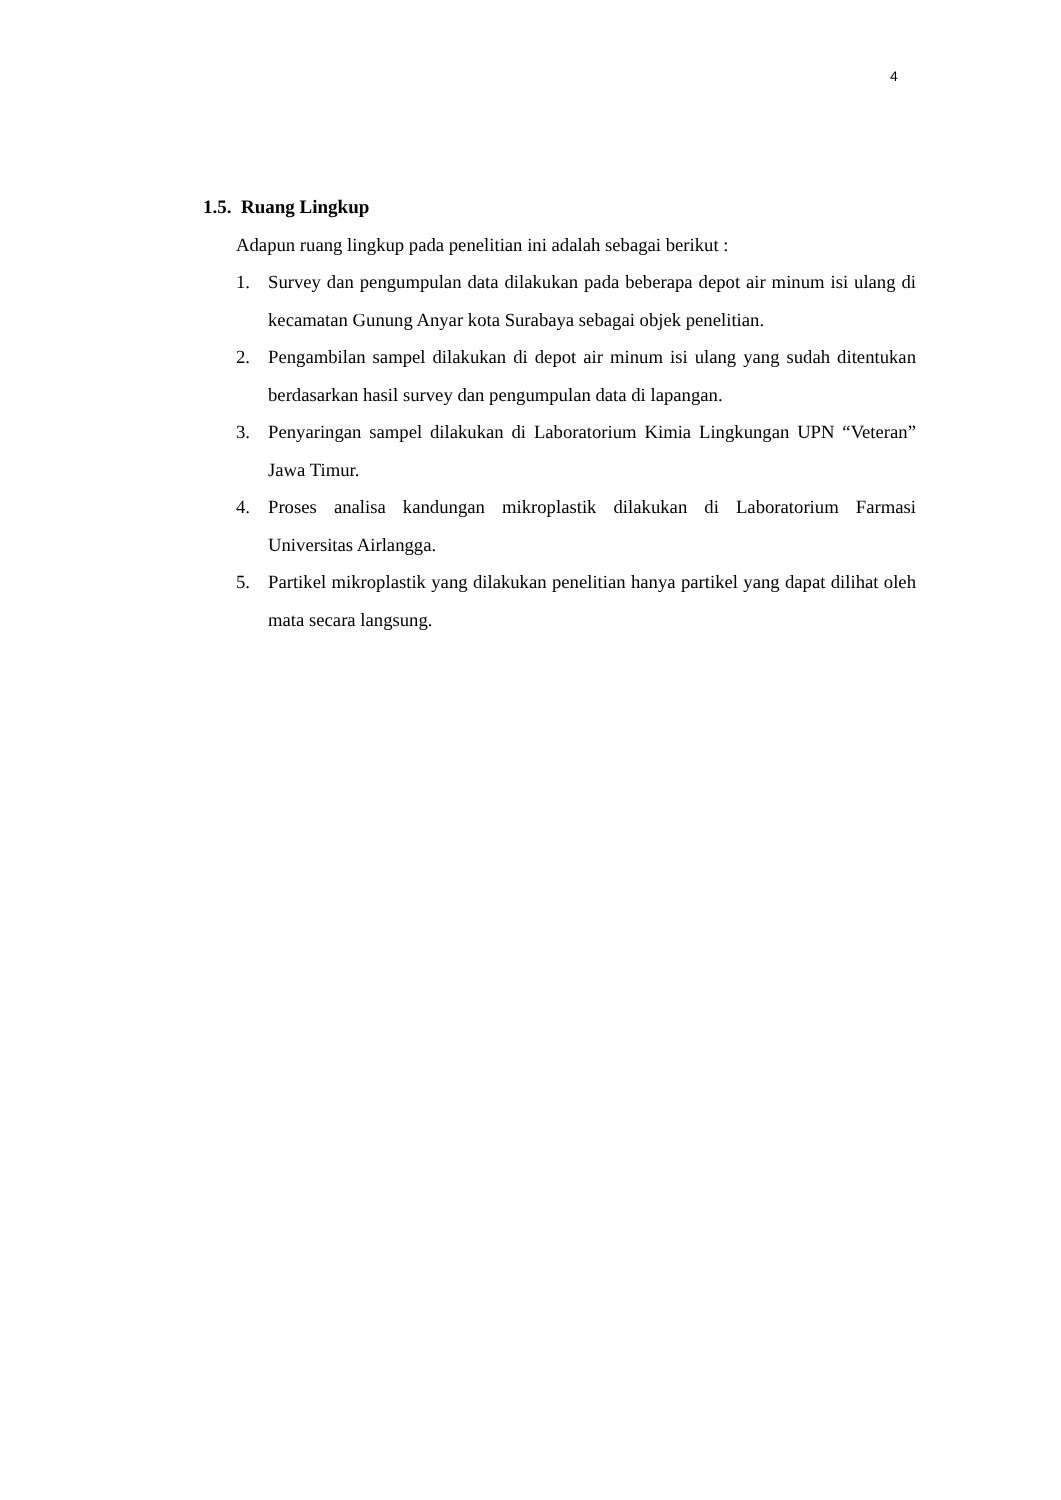4
1.5. Ruang Lingkup
Adapun ruang lingkup pada penelitian ini adalah sebagai berikut :
1. Survey dan pengumpulan data dilakukan pada beberapa depot air minum isi ulang di kecamatan Gunung Anyar kota Surabaya sebagai objek penelitian.
2. Pengambilan sampel dilakukan di depot air minum isi ulang yang sudah ditentukan berdasarkan hasil survey dan pengumpulan data di lapangan.
3. Penyaringan sampel dilakukan di Laboratorium Kimia Lingkungan UPN “Veteran” Jawa Timur.
4. Proses analisa kandungan mikroplastik dilakukan di Laboratorium Farmasi Universitas Airlangga.
5. Partikel mikroplastik yang dilakukan penelitian hanya partikel yang dapat dilihat oleh mata secara langsung.